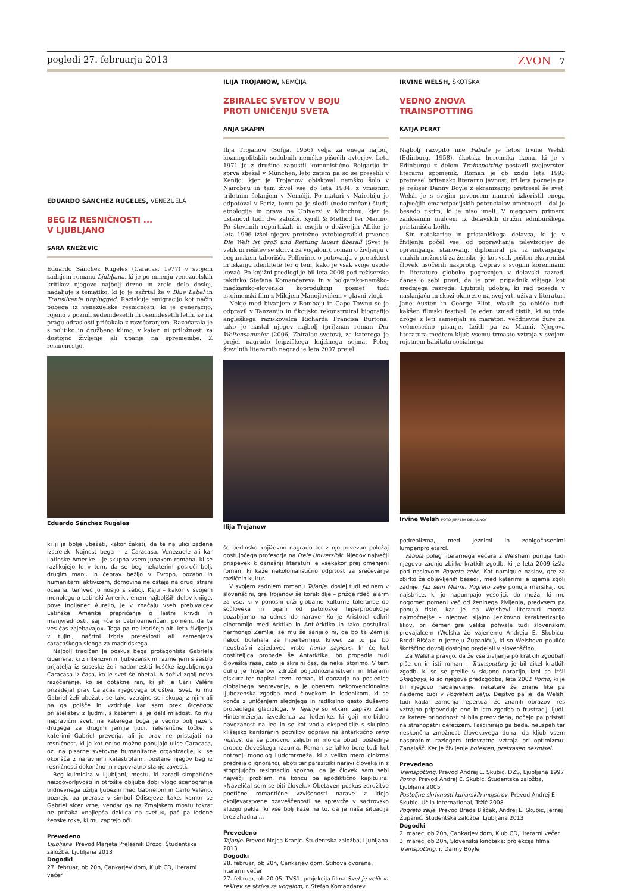pogledi 27. februarja 2013 ZVON 7
EDUARDO SÁNCHEZ RUGELES, VENEZUELA
BEG IZ RESNIČNOSTI ...
V LJUBLJANO
SARA KNEŽEVIĆ
Eduardo Sánchez Rugeles (Caracas, 1977) v svojem zadnjem romanu Ljubljana, ki je po mnenju venezuelskih kritikov njegovo najbolj drzno in zrelo delo doslej, nadaljuje s tematiko, ki jo je začrtal že v Blue Label in Transilvania unplugged. Raziskuje emigracijo kot način pobega iz venezuelske resničnosti, ki je generacijo, rojeno v poznih sedemdesetih in osemdesetih letih, že na pragu odraslosti pričakala z razočaranjem. Razočarala je s politiko in družbeno klimo, v kateri ni priložnosti za dostojno življenje ali upanje na spremembe. Z resničnostjo,
Eduardo Sánchez Rugeles
ki ji je bolje ubežati, kakor čakati, da te na ulici zadene izstrelek. Nujnost bega – iz Caracasa, Venezuele ali kar Latinske Amerike – je skupna vsem junakom romana, ki se razlikujejo le v tem, da se beg nekaterim posreči bolj, drugim manj. In čeprav bežijo v Evropo, pozabo in humanitarni aktivizem, domovina ne ostaja na drugi strani oceana, temveč jo nosijo s seboj. Kajti – kakor v svojem monologu o Latinski Ameriki, enem najboljših delov knjige, pove Indijanec Aurelio, je v značaju vseh prebivalcev Latinske Amerike prepričanje o lastni krivdi in manjvrednosti, saj »če si Latinoameričan, pomeni, da te ves čas zajebavajo«. Tega pa ne izbrišejo niti leta življenja v tujini, načrtni izbris preteklosti ali zamenjava caracaškega slenga za madridskega.
Najbolj tragičen je poskus bega protagonista Gabriela Guerrera, ki z intenzivnim ljubezenskim razmerjem s sestro prijatelja iz soseske želi nadomestiti koščke izgubljenega Caracasa iz časa, ko je svet še obetal. A doživi zgolj novo razočaranje, ko se dotakne ran, ki jih je Carli Valérii prizadejal prav Caracas njegovega otroštva. Svet, ki mu Gabriel želi ubežati, se tako vztrajno seli skupaj z njim ali pa ga poišče in vzdržuje kar sam prek facebook prijateljstev z ljudmi, s katerimi si je delil mladost. Ko mu nepravični svet, na katerega boga je vedno bolj jezen, drugega za drugim jemlje ljudi, referenčne točke, s katerimi Gabriel preverja, ali je prav ne pristajati na resničnost, ki jo kot edino možno ponujajo ulice Caracasa, oz. na pisarne svetovne humanitarne organizacije, ki se okorišča z naravnimi katastrofami, postane njegov beg iz resničnosti dokončno in nepovratno stanje zavesti.
Beg kulminira v Ljubljani, mestu, ki zaradi simpatične neizgovorljivosti in otroške obljube dobi vlogo scenografije tridnevnega užitja ljubezni med Gabrielom in Carlo Valério, pozneje pa prerase v simbol Odisejeve Itake, kamor se Gabriel sicer vrne, vendar ga na Zmajskem mostu tokrat ne pričaka »najlepša deklica na svetu«, pač pa ledene ženske roke, ki mu zaprejo oči.
Prevedeno
Ljubljana. Prevod Marjeta Prelesnik Drozg. Študentska založba, Ljubljana 2013
Dogodki
27. februar, ob 20h, Cankarjev dom, Klub CD, literarni večer
ILIJA TROJANOW, NEMČIJA
ZBIRALEC SVETOV V BOJU
PROTI UNIČENJU SVETA
ANJA SKAPIN
Ilija Trojanow (Sofija, 1956) velja za enega najbolj kozmopolitskih sodobnih nemško pišočih avtorjev. Leta 1971 je z družino zapustil komunistično Bolgarijo in sprva zbežal v München, leto zatem pa so se preselili v Kenijo, kjer je Trojanow obiskoval nemško šolo v Nairobiju in tam živel vse do leta 1984, z vmesnim triletnim šolanjem v Nemčiji. Po maturi v Nairobiju je odpotoval v Pariz, temu pa je sledil (nedokončan) študij etnologije in prava na Univerzi v Münchnu, kjer je ustanovil tudi dve založbi, Kyrill & Method ter Marino. Po številnih reportažah in esejih o doživetjih Afrike je leta 1996 izšel njegov pretežno avtobiografski prvenec Die Welt ist groß und Rettung lauert überall (Svet je velik in rešitev se skriva za vogalom), roman o življenju v begunskem taborišču Pelferino, o potovanju v preteklost in iskanju identitete ter o tem, kako je vsak svoje usode kovač. Po knjižni predlogi je bil leta 2008 pod režisersko taktirko Stefana Komandareva in v bolgarsko-nemško-madžarsko-slovenski koprodukciji posnet tudi istoimenski film z Mikijem Manojlovićem v glavni vlogi.
Nekje med bivanjem v Bombaju in Cape Townu se je odpravil v Tanzanijo in fikcijsko rekonstruiral biografijo angleškega raziskovalca Richarda Francisa Burtona; tako je nastal njegov najbolj (pri)znan roman Der Weltensammler (2006, Zbiralec svetov), za katerega je prejel nagrado leipziškega knjižnega sejma. Poleg številnih literarnih nagrad je leta 2007 prejel
Ilija Trojanow
še berlinsko književno nagrado ter z njo povezan položaj gostujočega profesorja na Freie Universität. Njegov največji prispevek k današnji literaturi je vsekakor prej omenjeni roman, ki kaže nekolonialistično odprtost za srečevanje različnih kultur.
V svojem zadnjem romanu Tajanje, doslej tudi edinem v slovenščini, gre Trojanow še korak dlje – prižge rdeči alarm za vse, ki v ponosni drži globalne kulturne tolerance do sočloveka in pijani od patološke hiperprodukcije pozabljamo na odnos do narave. Ko je Aristotel odkril dihotomijo med Arktiko in Ant-Arktiko in tako postuliral harmonijo Zemlje, se mu še sanjalo ni, da bo ta Zemlja nekoč bolehala za hipertermijo, krivec za to pa bo neustrašni zajedavec vrste homo sapiens. In če kot gostiteljica propade še Antarktika, bo propadla tudi človeška rasa, zato je skrajni čas, da nekaj storimo. V tem duhu je Trojanow združil poljudnoznanstveni in literarni diskurz ter napisal tezni roman, ki opozarja na posledice globalnega segrevanja, a je obenem nekonvencionalna ljubezenska zgodba med človekom in ledenikom, ki se konča z uničenjem slednjega in radikalno gesto duševno propadlega glaciologa. V Tajanje so vtkani zapiski Zena Hintermeierja, izvedenca za ledenike, ki goji morbidno navezanost na led in se kot vodja ekspedicije s skupino klišejsko karikiranih potnikov odpravi na antarktično terro nullius, da se ponovno zaljubi in morda obudi poslednje drobce človeškega razuma. Roman se lahko bere tudi kot notranji monolog ljudomrzneža, ki z veliko mero cinizma predreja o ignoranci, aboti ter parazitski naravi človeka in s stopnjujočo resignacijo spozna, da je človek sam sebi največji problem, na koncu pa apodiktično kapitulira: »Naveličal sem se biti človek.« Obetaven poskus združitve poetične romantične vzvišenosti narave z idejo okoljevarstvene ozaveščenosti se sprevrže v sartrovsko aluzijo pekla, ki vse bolj kaže na to, da je naša situacija brezizhodna ...
Prevedeno
Tajanje. Prevod Mojca Kranjc. Študentska založba, Ljubljana 2013
Dogodki
28. februar, ob 20h, Cankarjev dom, Štihova dvorana, literarni večer
27. februar, ob 20.05, TVS1: projekcija filma Svet je velik in rešitev se skriva za vogalom, r. Stefan Komandarev
IRVINE WELSH, ŠKOTSKA
VEDNO ZNOVA
TRAINSPOTTING
KATJA PERAT
Najbolj razvpito ime Fabule je letos Irvine Welsh (Edinburg, 1958), škotska heroinska ikona, ki je v Edinburgu z delom Trainspotting postavil svojevrsten literarni spomenik. Roman je ob izidu leta 1993 pretresel britansko literarno javnost, tri leta pozneje pa je režiser Danny Boyle z ekranizacijo pretresel še svet. Welsh je s svojim prvencem namreč izkoristil enega največjih emancipacijskih potencialov umetnosti – dal je besedo tistim, ki je niso imeli. V njegovem primeru zafiksanim mulcem iz delavskih družin edinburškega pristanišča Leith.
Sin natakarice in pristaniškega delavca, ki je v življenju počel vse, od popravljanja televizorjev do opremljanja stanovanj, diplomiral pa iz ustvarjanja enakih možnosti za ženske, je kot vsak pošten ekstremist človek tisočerih nasprotij. Čeprav s svojimi koreninami in literaturo globoko pogreznjen v delavski razred, danes o sebi pravi, da je prej pripadnik višjega kot srednjega razreda. Ljubitelj udobja, ki rad poseda v naslanjaču in skozi okno zre na svoj vrt, uživa v literaturi Jane Austen in George Eliot, včasih pa obišče tudi kakšen filmski festival. Je eden izmed tistih, ki so trde droge z leti zamenjali za maraton, večdnevne žure za večmesečno pisanje, Leith pa za Miami. Njegova literatura medtem kljub vsemu trmasto vztraja v svojem rojstnem habitatu socialnega
Irvine Welsh FOTO JEFFERY DELANNOY
podrealizma, med jeznimi in zdolgočasenimi lumpenproletarci.
Fabula poleg literarnega večera z Welshem ponuja tudi njegovo zadnjo zbirko kratkih zgodb, ki je leta 2009 izšla pod naslovom Pogreto zelje. Kot namiguje naslov, gre za zbirko že objavljenih besedil, med katerimi je izjema zgolj zadnje, Jaz sem Miami. Pogreto zelje ponuja marsikaj, od najstnice, ki jo napumpajo vesoljci, do moža, ki mu nogomet pomeni več od ženinega življenja, predvsem pa ponuja tisto, kar je na Welshevi literaturi morda najmočnejše – njegovo sijajno jezikovno karakterizacijo likov, pri čemer gre velika pohvala tudi slovenskim prevajalcem (Welsha že vajenemu Andreju E. Skubicu, Bredi Biščak in Jerneju Županiču), ki so Welshevo pouličo škotščino dovolj dostojno predelali v slovenščino.
Za Welsha pravijo, da že vse življenje po kratkih zgodbah piše en in isti roman – Trainspotting je bil cikel kratkih zgodb, ki so se prelile v skupno naracijo, lani so izšli Skagboys, ki so njegova predzgodba, leta 2002 Porno, ki je bil njegovo nadaljevanje, nekatere že znane like pa najdemo tudi v Pogretem zelju. Dejstvo pa je, da Welsh, tudi kadar zamenja repertoar že znanih obrazov, res vztrajno pripoveduje eno in isto zgodbo o frustraciji ljudi, za katere prihodnost ni bila predvidena, nočejo pa pristati na strahopetni defetizem. Fascinirajo ga beda, neuspeh ter neskončna zmožnost človekovega duha, da kljub vsem nasprotnim razlogom trdovratno vztraja pri optimizmu. Zanalašč. Ker je življenje bolesten, prekrasen nesmisel.
Prevedeno
Trainspotting. Prevod Andrej E. Skubic. DZS, Ljubljana 1997
Porno. Prevod Andrej E. Skubic. Študentska založba, Ljubljana 2005
Posteljne skrivnosti kuharskih mojstrov. Prevod Andrej E. Skubic. Učila International, Tržič 2008
Pogreto zelje. Prevod Breda Biščak, Andrej E. Skubic, Jernej Županič. Študentska založba, Ljubljana 2013
Dogodki
2. marec, ob 20h, Cankarjev dom, Klub CD, literarni večer
3. marec, ob 20h, Slovenska kinoteka: projekcija filma Trainspotting, r. Danny Boyle